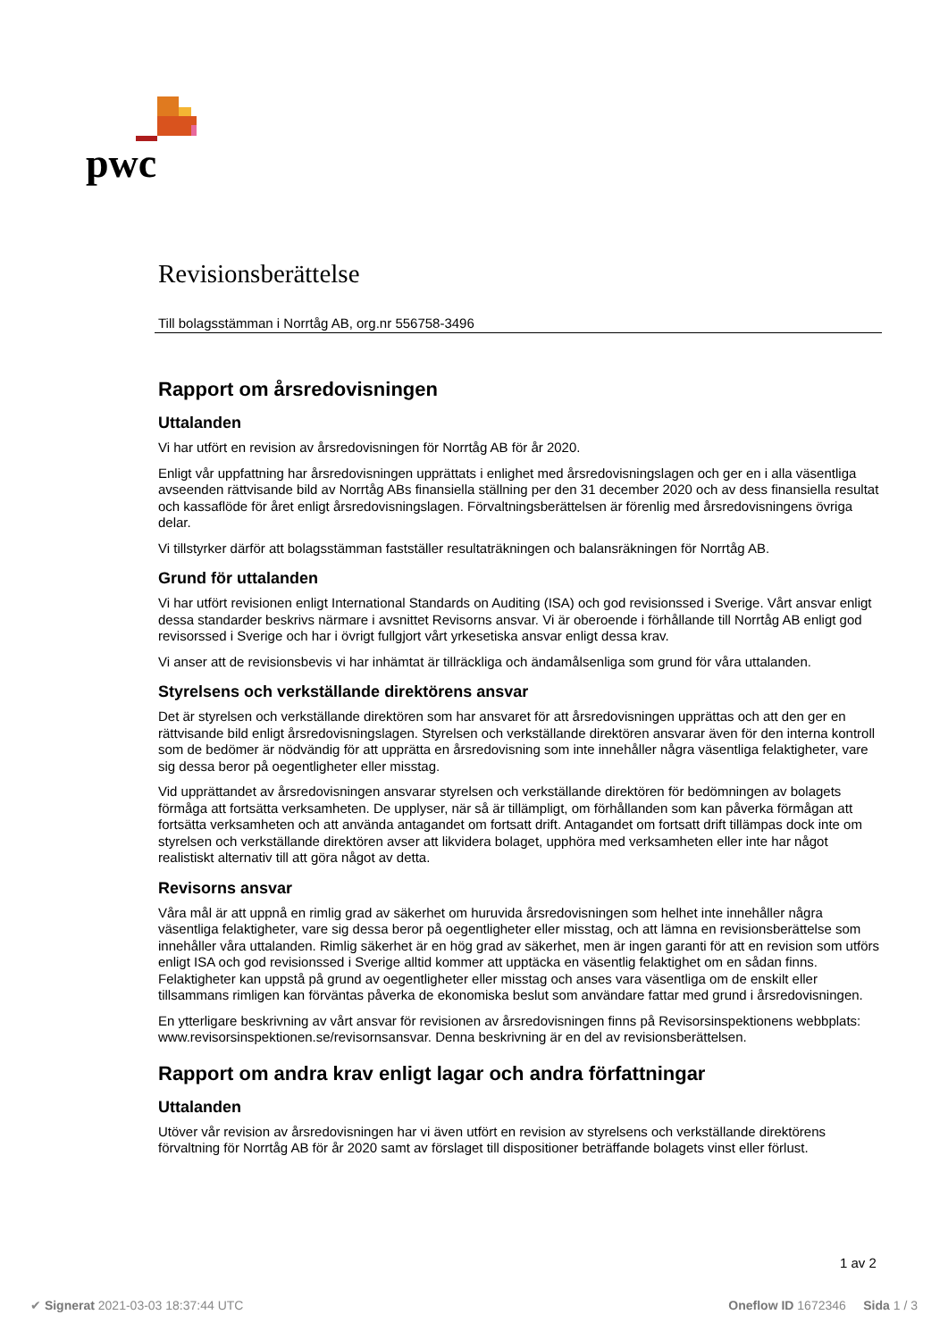pwc
Revisionsberättelse
Till bolagsstämman i Norrtåg AB, org.nr 556758-3496
Rapport om årsredovisningen
Uttalanden
Vi har utfört en revision av årsredovisningen för Norrtåg AB för år 2020.
Enligt vår uppfattning har årsredovisningen upprättats i enlighet med årsredovisningslagen och ger en i alla väsentliga avseenden rättvisande bild av Norrtåg ABs finansiella ställning per den 31 december 2020 och av dess finansiella resultat och kassaflöde för året enligt årsredovisningslagen. Förvaltningsberättelsen är förenlig med årsredovisningens övriga delar.
Vi tillstyrker därför att bolagsstämman fastställer resultaträkningen och balansräkningen för Norrtåg AB.
Grund för uttalanden
Vi har utfört revisionen enligt International Standards on Auditing (ISA) och god revisionssed i Sverige. Vårt ansvar enligt dessa standarder beskrivs närmare i avsnittet Revisorns ansvar. Vi är oberoende i förhållande till Norrtåg AB enligt god revisorssed i Sverige och har i övrigt fullgjort vårt yrkesetiska ansvar enligt dessa krav.
Vi anser att de revisionsbevis vi har inhämtat är tillräckliga och ändamålsenliga som grund för våra uttalanden.
Styrelsens och verkställande direktörens ansvar
Det är styrelsen och verkställande direktören som har ansvaret för att årsredovisningen upprättas och att den ger en rättvisande bild enligt årsredovisningslagen. Styrelsen och verkställande direktören ansvarar även för den interna kontroll som de bedömer är nödvändig för att upprätta en årsredovisning som inte innehåller några väsentliga felaktigheter, vare sig dessa beror på oegentligheter eller misstag.
Vid upprättandet av årsredovisningen ansvarar styrelsen och verkställande direktören för bedömningen av bolagets förmåga att fortsätta verksamheten. De upplyser, när så är tillämpligt, om förhållanden som kan påverka förmågan att fortsätta verksamheten och att använda antagandet om fortsatt drift. Antagandet om fortsatt drift tillämpas dock inte om styrelsen och verkställande direktören avser att likvidera bolaget, upphöra med verksamheten eller inte har något realistiskt alternativ till att göra något av detta.
Revisorns ansvar
Våra mål är att uppnå en rimlig grad av säkerhet om huruvida årsredovisningen som helhet inte innehåller några väsentliga felaktigheter, vare sig dessa beror på oegentligheter eller misstag, och att lämna en revisionsberättelse som innehåller våra uttalanden. Rimlig säkerhet är en hög grad av säkerhet, men är ingen garanti för att en revision som utförs enligt ISA och god revisionssed i Sverige alltid kommer att upptäcka en väsentlig felaktighet om en sådan finns. Felaktigheter kan uppstå på grund av oegentligheter eller misstag och anses vara väsentliga om de enskilt eller tillsammans rimligen kan förväntas påverka de ekonomiska beslut som användare fattar med grund i årsredovisningen.
En ytterligare beskrivning av vårt ansvar för revisionen av årsredovisningen finns på Revisorsinspektionens webbplats: www.revisorsinspektionen.se/revisornsansvar. Denna beskrivning är en del av revisionsberättelsen.
Rapport om andra krav enligt lagar och andra författningar
Uttalanden
Utöver vår revision av årsredovisningen har vi även utfört en revision av styrelsens och verkställande direktörens förvaltning för Norrtåg AB för år 2020 samt av förslaget till dispositioner beträffande bolagets vinst eller förlust.
1 av 2
✔ Signerat 2021-03-03 18:37:44 UTC Oneflow ID 1672346 Sida 1 / 3